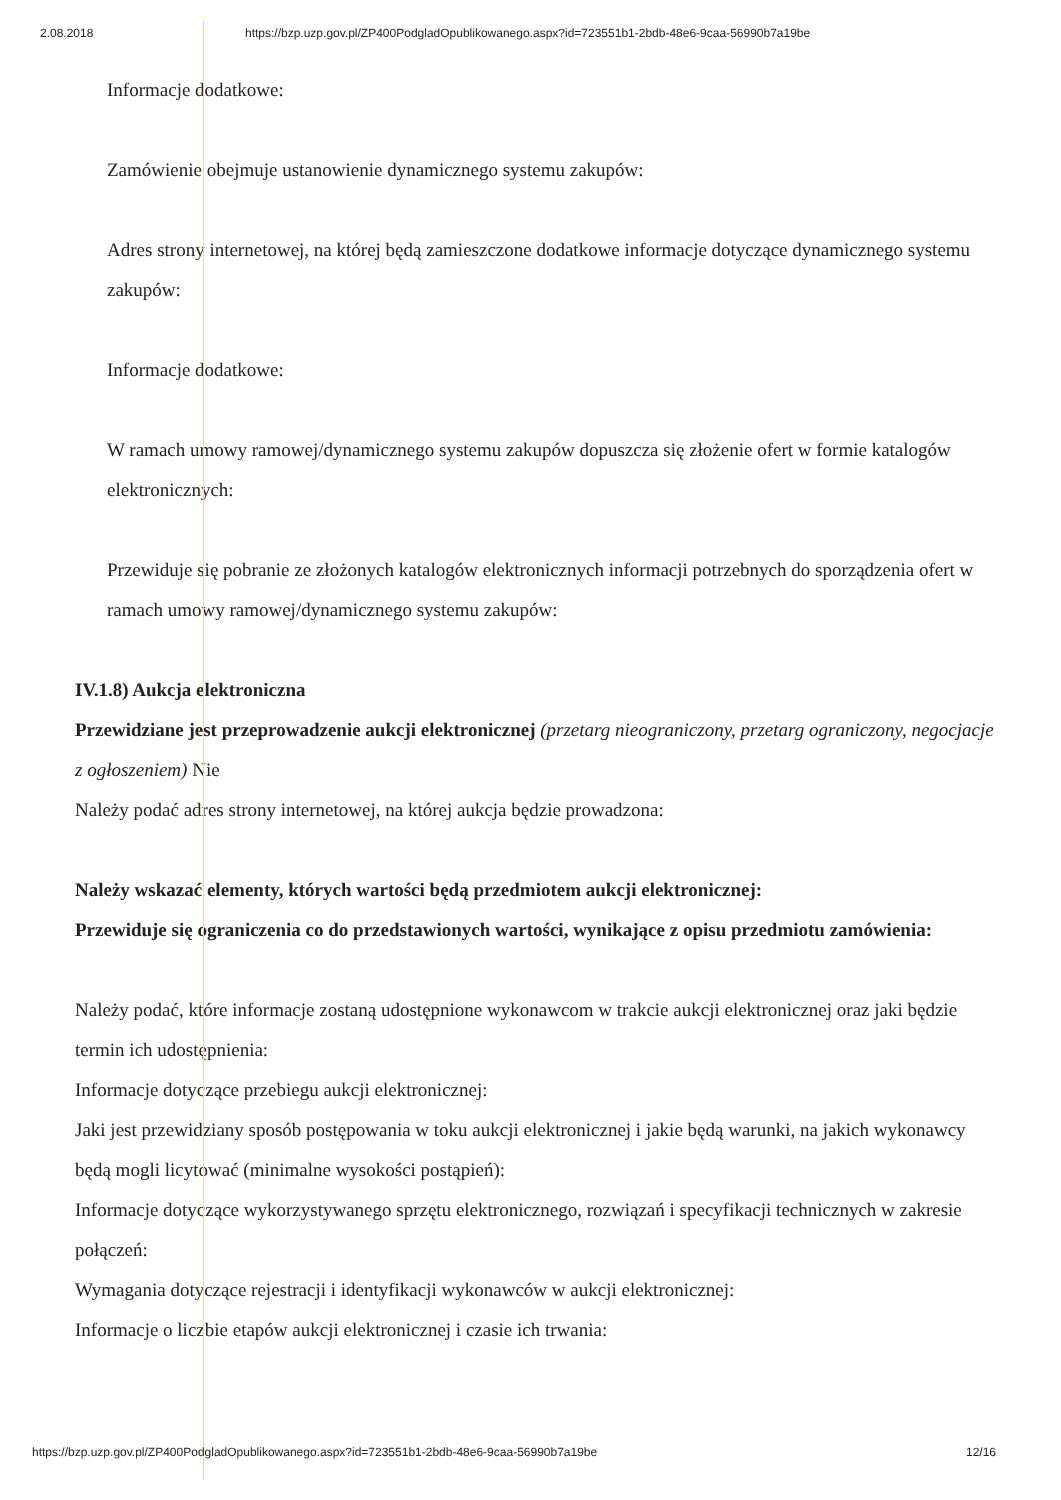2.08.2018 https://bzp.uzp.gov.pl/ZP400PodgladOpublikowanego.aspx?id=723551b1-2bdb-48e6-9caa-56990b7a19be
Informacje dodatkowe:
Zamówienie obejmuje ustanowienie dynamicznego systemu zakupów:
Adres strony internetowej, na której będą zamieszczone dodatkowe informacje dotyczące dynamicznego systemu zakupów:
Informacje dodatkowe:
W ramach umowy ramowej/dynamicznego systemu zakupów dopuszcza się złożenie ofert w formie katalogów elektronicznych:
Przewiduje się pobranie ze złożonych katalogów elektronicznych informacji potrzebnych do sporządzenia ofert w ramach umowy ramowej/dynamicznego systemu zakupów:
IV.1.8) Aukcja elektroniczna
Przewidziane jest przeprowadzenie aukcji elektronicznej (przetarg nieograniczony, przetarg ograniczony, negocjacje z ogłoszeniem) Nie
Należy podać adres strony internetowej, na której aukcja będzie prowadzona:
Należy wskazać elementy, których wartości będą przedmiotem aukcji elektronicznej:
Przewiduje się ograniczenia co do przedstawionych wartości, wynikające z opisu przedmiotu zamówienia:
Należy podać, które informacje zostaną udostępnione wykonawcom w trakcie aukcji elektronicznej oraz jaki będzie termin ich udostępnienia:
Informacje dotyczące przebiegu aukcji elektronicznej:
Jaki jest przewidziany sposób postępowania w toku aukcji elektronicznej i jakie będą warunki, na jakich wykonawcy będą mogli licytować (minimalne wysokości postąpień):
Informacje dotyczące wykorzystywanego sprzętu elektronicznego, rozwiązań i specyfikacji technicznych w zakresie połączeń:
Wymagania dotyczące rejestracji i identyfikacji wykonawców w aukcji elektronicznej:
Informacje o liczbie etapów aukcji elektronicznej i czasie ich trwania:
https://bzp.uzp.gov.pl/ZP400PodgladOpublikowanego.aspx?id=723551b1-2bdb-48e6-9caa-56990b7a19be 12/16